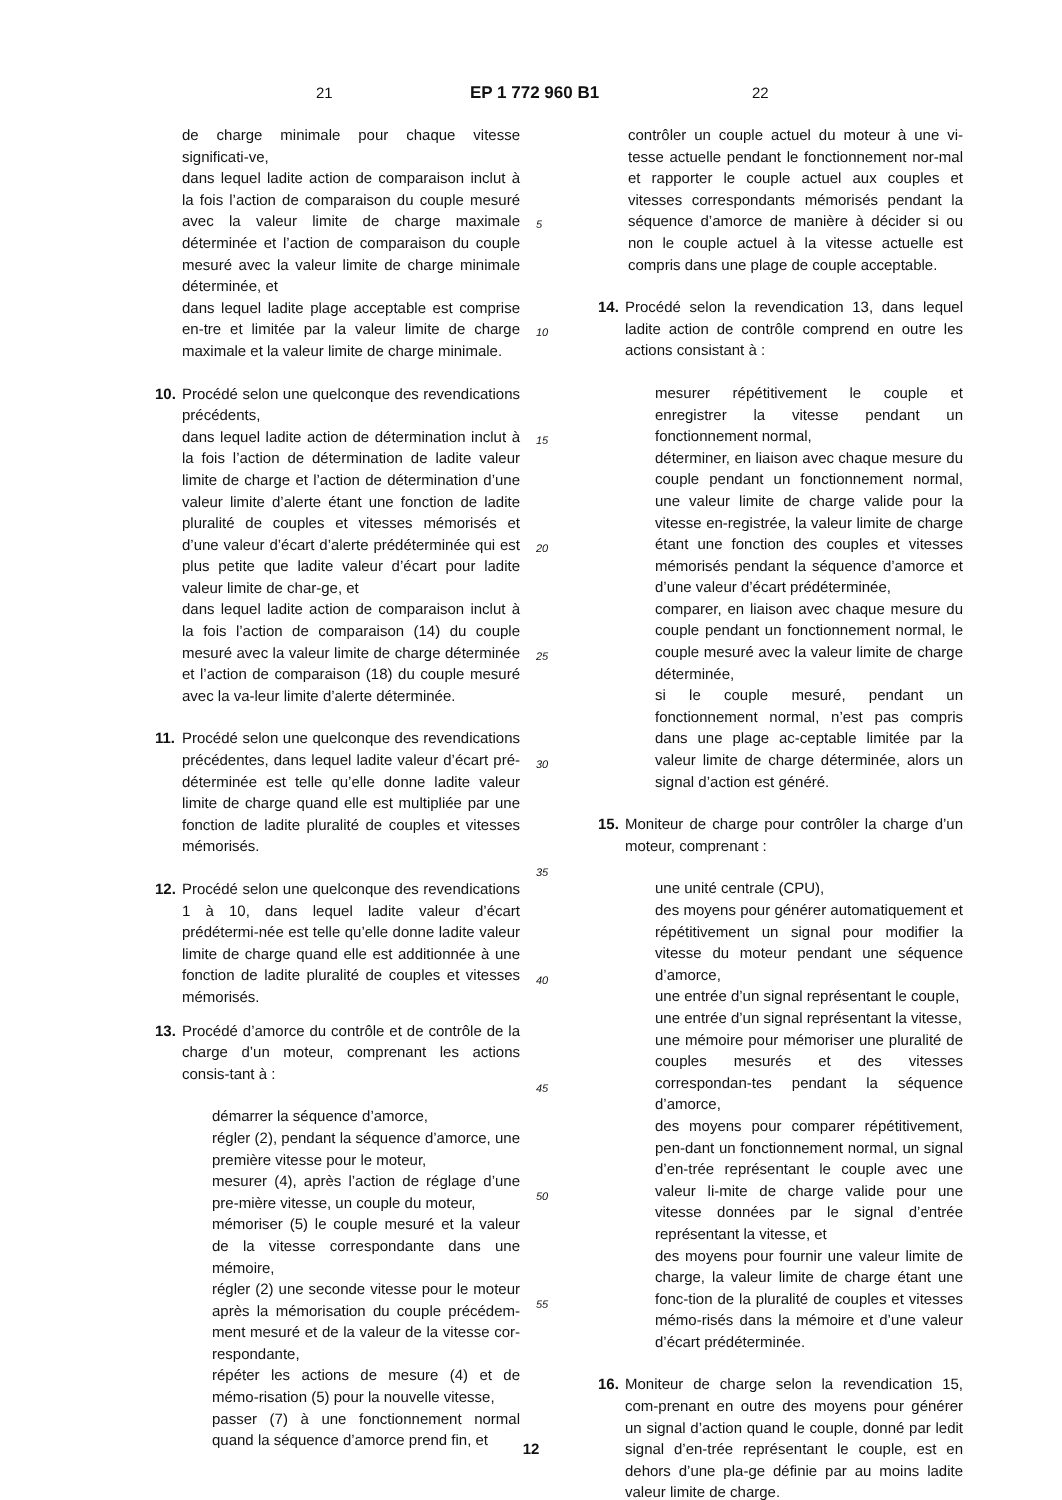21 EP 1 772 960 B1 22
de charge minimale pour chaque vitesse significati-ve,
dans lequel ladite action de comparaison inclut à la fois l’action de comparaison du couple mesuré avec la valeur limite de charge maximale déterminée et l’action de comparaison du couple mesuré avec la valeur limite de charge minimale déterminée, et
dans lequel ladite plage acceptable est comprise en-tre et limitée par la valeur limite de charge maximale et la valeur limite de charge minimale.
10. Procédé selon une quelconque des revendications précédents,
dans lequel ladite action de détermination inclut à la fois l’action de détermination de ladite valeur limite de charge et l’action de détermination d’une valeur limite d’alerte étant une fonction de ladite pluralité de couples et vitesses mémorisés et d’une valeur d’écart d’alerte prédéterminée qui est plus petite que ladite valeur d’écart pour ladite valeur limite de char-ge, et
dans lequel ladite action de comparaison inclut à la fois l’action de comparaison (14) du couple mesuré avec la valeur limite de charge déterminée et l’action de comparaison (18) du couple mesuré avec la va-leur limite d’alerte déterminée.
11. Procédé selon une quelconque des revendications précédentes, dans lequel ladite valeur d’écart pré-déterminée est telle qu’elle donne ladite valeur limite de charge quand elle est multipliée par une fonction de ladite pluralité de couples et vitesses mémorisés.
12. Procédé selon une quelconque des revendications 1 à 10, dans lequel ladite valeur d’écart prédétermi-née est telle qu’elle donne ladite valeur limite de charge quand elle est additionnée à une fonction de ladite pluralité de couples et vitesses mémorisés.
13. Procédé d’amorce du contrôle et de contrôle de la charge d’un moteur, comprenant les actions consis-tant à :
démarrer la séquence d’amorce,
régler (2), pendant la séquence d’amorce, une première vitesse pour le moteur,
mesurer (4), après l’action de réglage d’une pre-mière vitesse, un couple du moteur,
mémoriser (5) le couple mesuré et la valeur de la vitesse correspondante dans une mémoire,
régler (2) une seconde vitesse pour le moteur après la mémorisation du couple précédem-ment mesuré et de la valeur de la vitesse cor-respondante,
répéter les actions de mesure (4) et de mémo-risation (5) pour la nouvelle vitesse,
passer (7) à une fonctionnement normal quand la séquence d’amorce prend fin, et
5
10
15
20
25
30
35
40
45
50
55
contrôler un couple actuel du moteur à une vi-tesse actuelle pendant le fonctionnement nor-mal et rapporter le couple actuel aux couples et vitesses correspondants mémorisés pendant la séquence d’amorce de manière à décider si ou non le couple actuel à la vitesse actuelle est compris dans une plage de couple acceptable.
14. Procédé selon la revendication 13, dans lequel ladite action de contrôle comprend en outre les actions consistant à :
mesurer répétitivement le couple et enregistrer la vitesse pendant un fonctionnement normal,
déterminer, en liaison avec chaque mesure du couple pendant un fonctionnement normal, une valeur limite de charge valide pour la vitesse en-registrée, la valeur limite de charge étant une fonction des couples et vitesses mémorisés pendant la séquence d’amorce et d’une valeur d’écart prédéterminée,
comparer, en liaison avec chaque mesure du couple pendant un fonctionnement normal, le couple mesuré avec la valeur limite de charge déterminée,
si le couple mesuré, pendant un fonctionnement normal, n’est pas compris dans une plage ac-ceptable limitée par la valeur limite de charge déterminée, alors un signal d’action est généré.
15. Moniteur de charge pour contrôler la charge d’un moteur, comprenant :
une unité centrale (CPU),
des moyens pour générer automatiquement et répétitivement un signal pour modifier la vitesse du moteur pendant une séquence d’amorce,
une entrée d’un signal représentant le couple,
une entrée d’un signal représentant la vitesse,
une mémoire pour mémoriser une pluralité de couples mesurés et des vitesses correspondan-tes pendant la séquence d’amorce,
des moyens pour comparer répétitivement, pen-dant un fonctionnement normal, un signal d’en-trée représentant le couple avec une valeur li-mite de charge valide pour une vitesse données par le signal d’entrée représentant la vitesse, et
des moyens pour fournir une valeur limite de charge, la valeur limite de charge étant une fonc-tion de la pluralité de couples et vitesses mémo-risés dans la mémoire et d’une valeur d’écart prédéterminée.
16. Moniteur de charge selon la revendication 15, com-prenant en outre des moyens pour générer un signal d’action quand le couple, donné par ledit signal d’en-trée représentant le couple, est en dehors d’une pla-ge définie par au moins ladite valeur limite de charge.
12